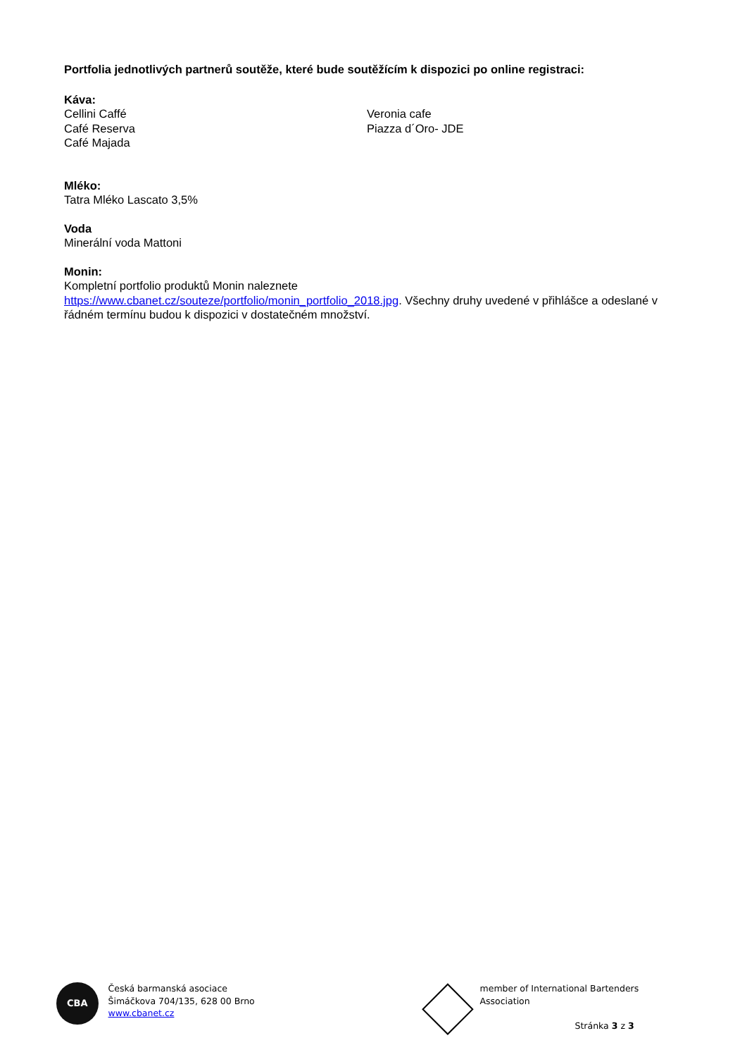Portfolia jednotlivých partnerů soutěže, které bude soutěžícím k dispozici po online registraci:
Káva:
Cellini Caffé
Café Reserva
Café Majada
Veronia cafe
Piazza d´Oro- JDE
Mléko:
Tatra Mléko Lascato 3,5%
Voda
Minerální voda Mattoni
Monin:
Kompletní portfolio produktů Monin naleznete
https://www.cbanet.cz/souteze/portfolio/monin_portfolio_2018.jpg. Všechny druhy uvedené v přihlášce a odeslané v řádném termínu budou k dispozici v dostatečném množství.
CBA
Česká barmanská asociace
Šimáčkova 704/135, 628 00 Brno
www.cbanet.cz
member of International Bartenders Association
Stránka 3 z 3